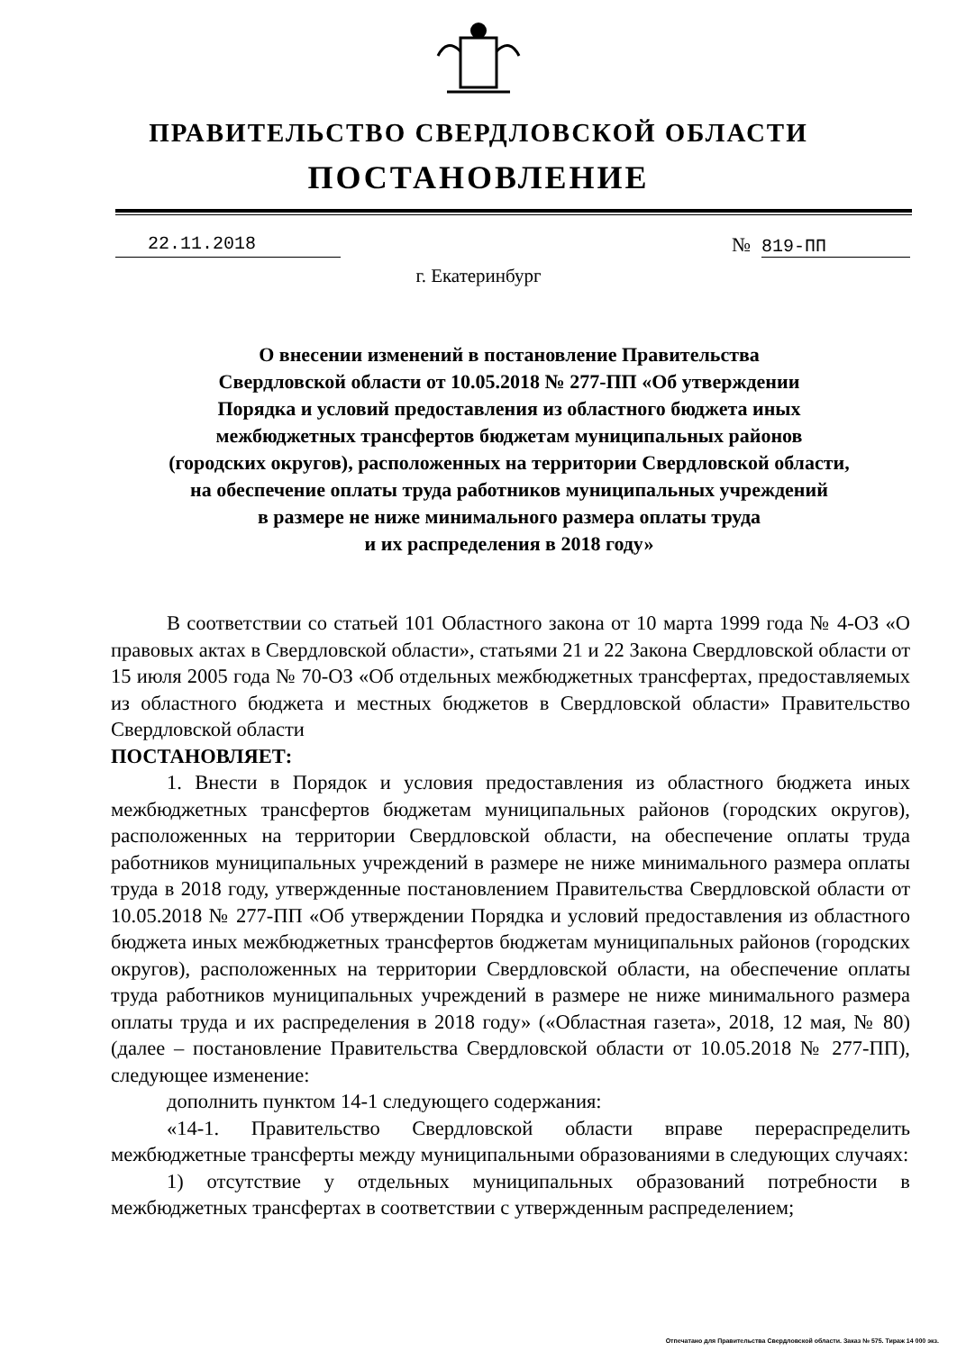ПРАВИТЕЛЬСТВО СВЕРДЛОВСКОЙ ОБЛАСТИ
ПОСТАНОВЛЕНИЕ
22.11.2018 № 819-ПП
г. Екатеринбург
О внесении изменений в постановление Правительства
Свердловской области от 10.05.2018 № 277-ПП «Об утверждении
Порядка и условий предоставления из областного бюджета иных
межбюджетных трансфертов бюджетам муниципальных районов
(городских округов), расположенных на территории Свердловской области,
на обеспечение оплаты труда работников муниципальных учреждений
в размере не ниже минимального размера оплаты труда
и их распределения в 2018 году»
В соответствии со статьей 101 Областного закона от 10 марта 1999 года № 4-ОЗ «О правовых актах в Свердловской области», статьями 21 и 22 Закона Свердловской области от 15 июля 2005 года № 70-ОЗ «Об отдельных межбюджетных трансфертах, предоставляемых из областного бюджета и местных бюджетов в Свердловской области» Правительство Свердловской области
ПОСТАНОВЛЯЕТ:
1. Внести в Порядок и условия предоставления из областного бюджета иных межбюджетных трансфертов бюджетам муниципальных районов (городских округов), расположенных на территории Свердловской области, на обеспечение оплаты труда работников муниципальных учреждений в размере не ниже минимального размера оплаты труда в 2018 году, утвержденные постановлением Правительства Свердловской области от 10.05.2018 № 277-ПП «Об утверждении Порядка и условий предоставления из областного бюджета иных межбюджетных трансфертов бюджетам муниципальных районов (городских округов), расположенных на территории Свердловской области, на обеспечение оплаты труда работников муниципальных учреждений в размере не ниже минимального размера оплаты труда и их распределения в 2018 году» («Областная газета», 2018, 12 мая, № 80) (далее – постановление Правительства Свердловской области от 10.05.2018 № 277-ПП), следующее изменение:
дополнить пунктом 14-1 следующего содержания:
«14-1. Правительство Свердловской области вправе перераспределить межбюджетные трансферты между муниципальными образованиями в следующих случаях:
1) отсутствие у отдельных муниципальных образований потребности в межбюджетных трансфертах в соответствии с утвержденным распределением;
Отпечатано для Правительства Свердловской области. Заказ № 575. Тираж 14 000 экз.